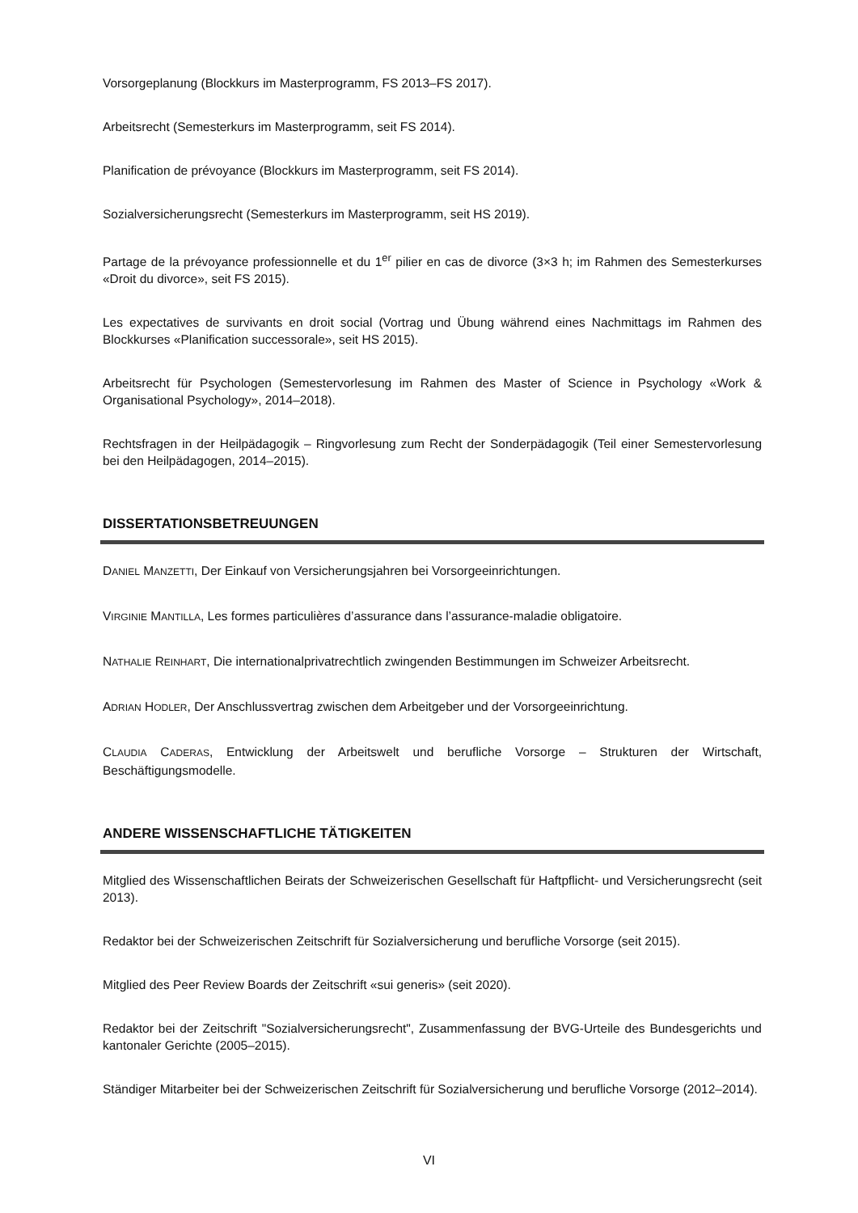Vorsorgeplanung (Blockkurs im Masterprogramm, FS 2013–FS 2017).
Arbeitsrecht (Semesterkurs im Masterprogramm, seit FS 2014).
Planification de prévoyance (Blockkurs im Masterprogramm, seit FS 2014).
Sozialversicherungsrecht (Semesterkurs im Masterprogramm, seit HS 2019).
Partage de la prévoyance professionnelle et du 1<sup>er</sup> pilier en cas de divorce (3×3 h; im Rahmen des Semesterkurses «Droit du divorce», seit FS 2015).
Les expectatives de survivants en droit social (Vortrag und Übung während eines Nachmittags im Rahmen des Blockkurses «Planification successorale», seit HS 2015).
Arbeitsrecht für Psychologen (Semestervorlesung im Rahmen des Master of Science in Psychology «Work & Organisational Psychology», 2014–2018).
Rechtsfragen in der Heilpädagogik – Ringvorlesung zum Recht der Sonderpädagogik (Teil einer Semestervorlesung bei den Heilpädagogen, 2014–2015).
DISSERTATIONSBETREUUNGEN
DANIEL MANZETTI, Der Einkauf von Versicherungsjahren bei Vorsorgeeinrichtungen.
VIRGINIE MANTILLA, Les formes particulières d’assurance dans l’assurance-maladie obligatoire.
NATHALIE REINHART, Die internationalprivatrechtlich zwingenden Bestimmungen im Schweizer Arbeitsrecht.
ADRIAN HODLER, Der Anschlussvertrag zwischen dem Arbeitgeber und der Vorsorgeeinrichtung.
CLAUDIA CADERAS, Entwicklung der Arbeitswelt und berufliche Vorsorge – Strukturen der Wirtschaft, Beschäftigungsmodelle.
ANDERE WISSENSCHAFTLICHE TÄTIGKEITEN
Mitglied des Wissenschaftlichen Beirats der Schweizerischen Gesellschaft für Haftpflicht- und Versicherungsrecht (seit 2013).
Redaktor bei der Schweizerischen Zeitschrift für Sozialversicherung und berufliche Vorsorge (seit 2015).
Mitglied des Peer Review Boards der Zeitschrift «sui generis» (seit 2020).
Redaktor bei der Zeitschrift "Sozialversicherungsrecht", Zusammenfassung der BVG-Urteile des Bundesgerichts und kantonaler Gerichte (2005–2015).
Ständiger Mitarbeiter bei der Schweizerischen Zeitschrift für Sozialversicherung und berufliche Vorsorge (2012–2014).
VI